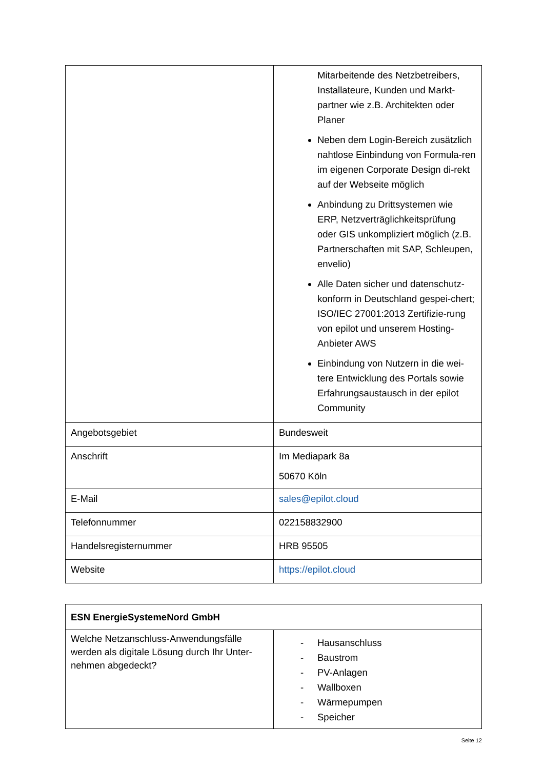| | Mitarbeitende des Netzbetreibers, Installateure, Kunden und Markt-partner wie z.B. Architekten oder Planer Neben dem Login-Bereich zusätzlich nahtlose Einbindung von Formula-ren im eigenen Corporate Design di-rekt auf der Webseite möglich Anbindung zu Drittsystemen wie ERP, Netzverträglichkeitsprüfung oder GIS unkompliziert möglich (z.B. Partnerschaften mit SAP, Schleupen, envelio) Alle Daten sicher und datenschutz-konform in Deutschland gespei-chert; ISO/IEC 27001:2013 Zertifizie-rung von epilot und unserem Hosting-Anbieter AWS Einbindung von Nutzern in die wei-tere Entwicklung des Portals sowie Erfahrungsaustausch in der epilot Community |
| Angebotsgebiet | Bundesweit |
| Anschrift | Im Mediapark 8a 50670 Köln |
| E-Mail | sales@epilot.cloud |
| Telefonnummer | 022158832900 |
| Handelsregisternummer | HRB 95505 |
| Website | https://epilot.cloud |
| ESN EnergieSystemeNord GmbH | |
| Welche Netzanschluss-Anwendungsfälle werden als digitale Lösung durch Ihr Unter-nehmen abgedeckt? | - Hausanschluss - Baustrom - PV-Anlagen - Wallboxen - Wärmepumpen - Speicher |
Seite 12